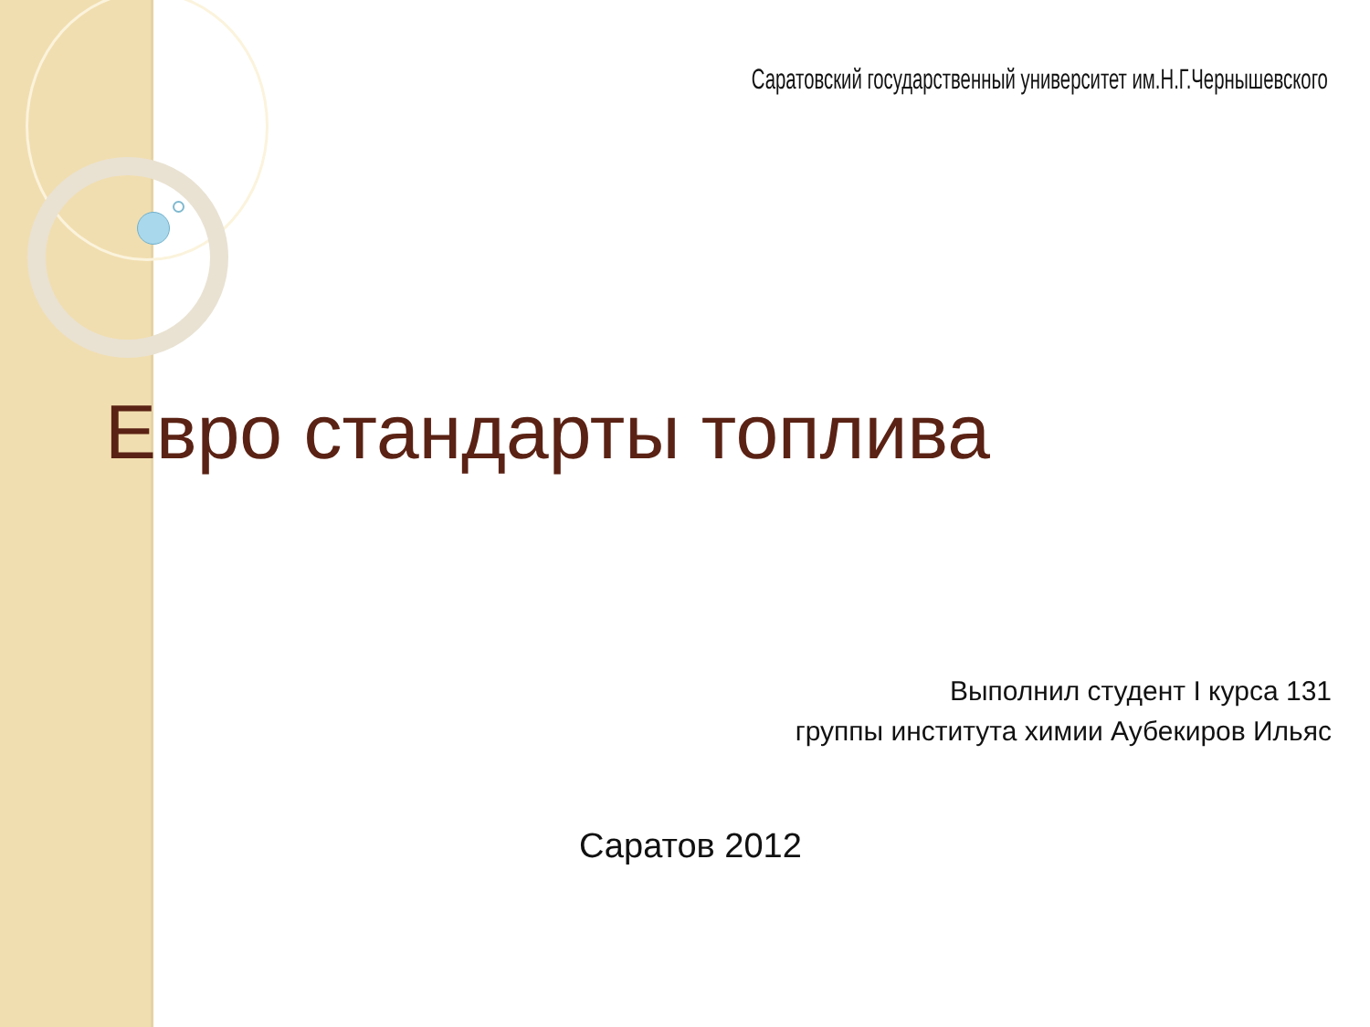Саратовский государственный университет им.Н.Г.Чернышевского
Евро стандарты топлива
Выполнил студент I курса 131
группы института химии Аубекиров Ильяс
Саратов 2012